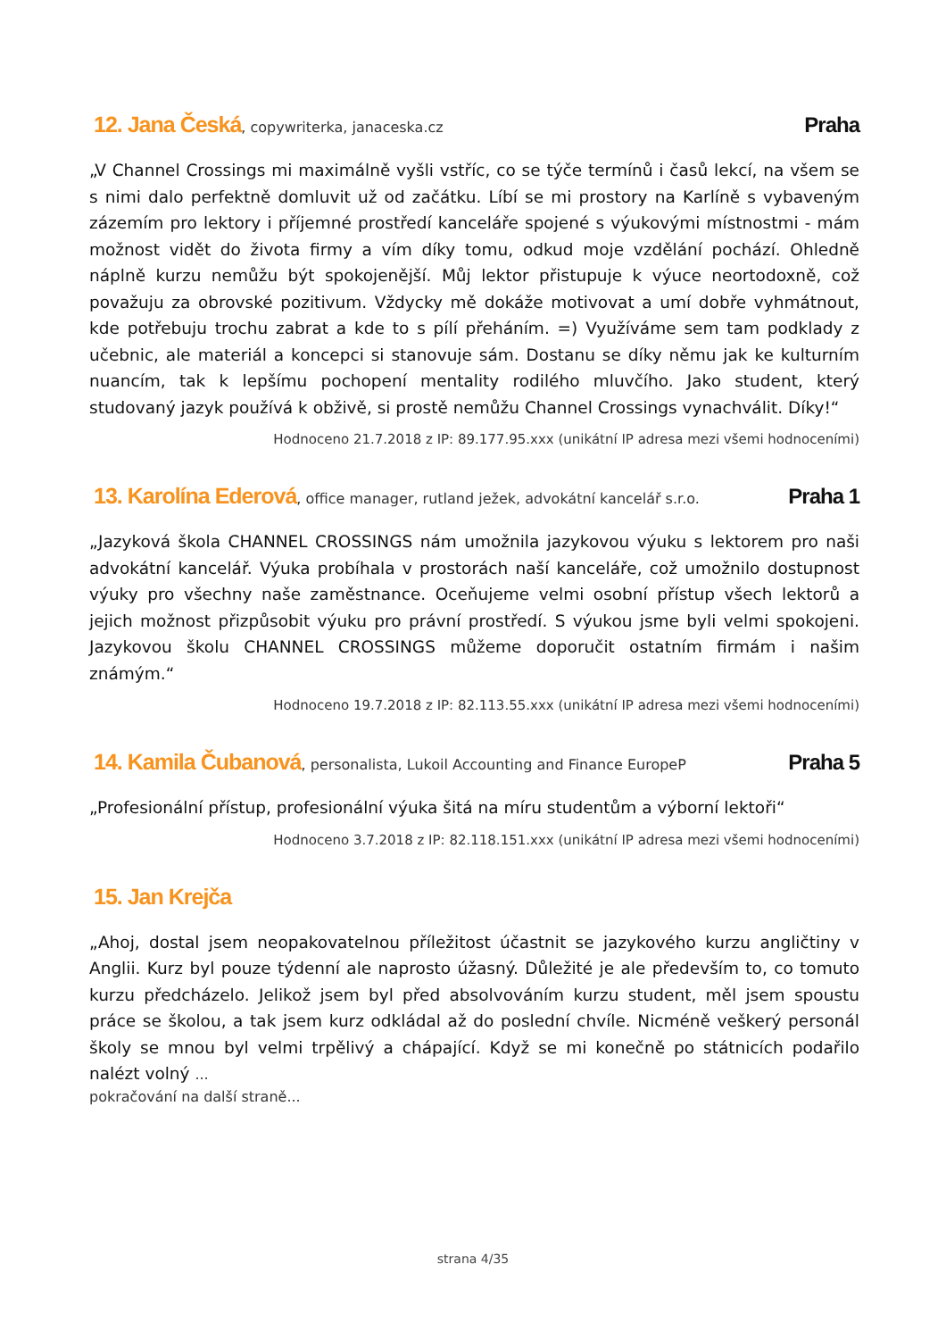12. Jana Česká, copywriterka, janaceska.cz
Praha
„V Channel Crossings mi maximálně vyšli vstříc, co se týče termínů i časů lekcí, na všem se s nimi dalo perfektně domluvit už od začátku. Líbí se mi prostory na Karlíně s vybaveným zázemím pro lektory i příjemné prostředí kanceláře spojené s výukovými místnostmi - mám možnost vidět do života firmy a vím díky tomu, odkud moje vzdělání pochází. Ohledně náplně kurzu nemůžu být spokojenější. Můj lektor přistupuje k výuce neortodoxně, což považuju za obrovské pozitivum. Vždycky mě dokáže motivovat a umí dobře vyhmátnout, kde potřebuju trochu zabrat a kde to s pílí přeháním. =) Využíváme sem tam podklady z učebnic, ale materiál a koncepci si stanovuje sám. Dostanu se díky němu jak ke kulturním nuancím, tak k lepšímu pochopení mentality rodilého mluvčího. Jako student, který studovaný jazyk používá k obživě, si prostě nemůžu Channel Crossings vynachválit. Díky!“
Hodnoceno 21.7.2018 z IP: 89.177.95.xxx (unikátní IP adresa mezi všemi hodnoceními)
13. Karolína Ederová, office manager, rutland ježek, advokátní kancelář s.r.o.
Praha 1
„Jazyková škola CHANNEL CROSSINGS nám umožnila jazykovou výuku s lektorem pro naši advokátní kancelář. Výuka probíhala v prostorách naší kanceláře, což umožnilo dostupnost výuky pro všechny naše zaměstnance. Oceňujeme velmi osobní přístup všech lektorů a jejich možnost přizpůsobit výuku pro právní prostředí. S výukou jsme byli velmi spokojeni. Jazykovou školu CHANNEL CROSSINGS můžeme doporučit ostatním firmám i našim známým.“
Hodnoceno 19.7.2018 z IP: 82.113.55.xxx (unikátní IP adresa mezi všemi hodnoceními)
14. Kamila Čubanová, personalista, Lukoil Accounting and Finance EuropeP
Praha 5
„Profesionální přístup, profesionální výuka šitá na míru studentům a výborní lektoři“
Hodnoceno 3.7.2018 z IP: 82.118.151.xxx (unikátní IP adresa mezi všemi hodnoceními)
15. Jan Krejča
„Ahoj, dostal jsem neopakovatelnou příležitost účastnit se jazykového kurzu angličtiny v Anglii. Kurz byl pouze týdenní ale naprosto úžasný. Důležité je ale především to, co tomuto kurzu předcházelo. Jelikož jsem byl před absolvováním kurzu student, měl jsem spoustu práce se školou, a tak jsem kurz odkládal až do poslední chvíle. Nicméně veškerý personál školy se mnou byl velmi trpělivý a chápající. Když se mi konečně po státnicích podařilo nalézt volný ...
pokračování na další straně...
strana 4/35